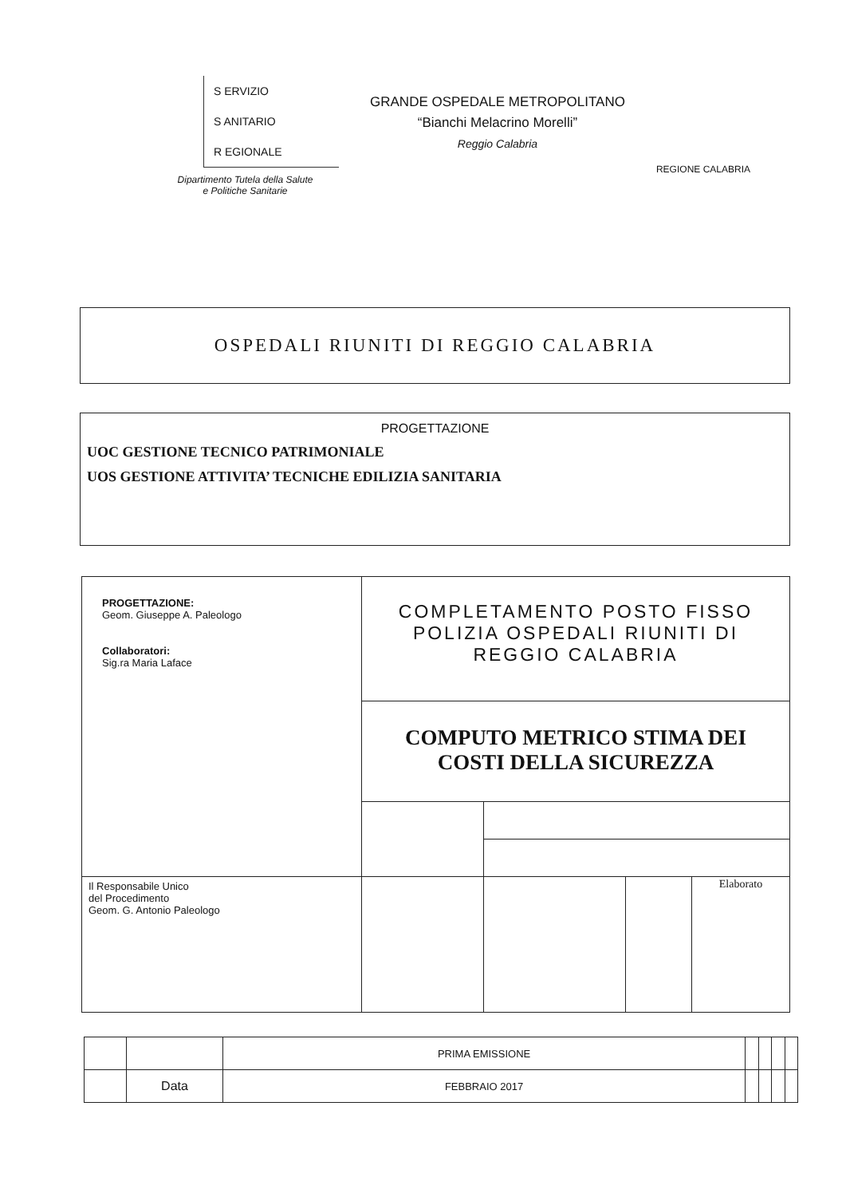S ERVIZIO
S ANITARIO
R EGIONALE
Dipartimento Tutela della Salute
e Politiche Sanitarie
GRANDE OSPEDALE METROPOLITANO
“Bianchi Melacrino Morelli”
Reggio Calabria
REGIONE CALABRIA
OSPEDALI RIUNITI DI REGGIO CALABRIA
PROGETTAZIONE
UOC GESTIONE TECNICO PATRIMONIALE
UOS GESTIONE ATTIVITA’ TECNICHE EDILIZIA SANITARIA
| PROGETTAZIONE: Geom. Giuseppe A. Paleologo Collaboratori: Sig.ra Maria Laface | COMPLETAMENTO POSTO FISSO POLIZIA OSPEDALI RIUNITI DI REGGIO CALABRIA | | | |
| | COMPUTO METRICO STIMA DEI COSTI DELLA SICUREZZA | | | |
| Il Responsabile Unico del Procedimento Geom. G. Antonio Paleologo | | | | Elaborato |
| | | PRIMA EMISSIONE | | | | |
| | Data | FEBBRAIO 2017 | | | | |